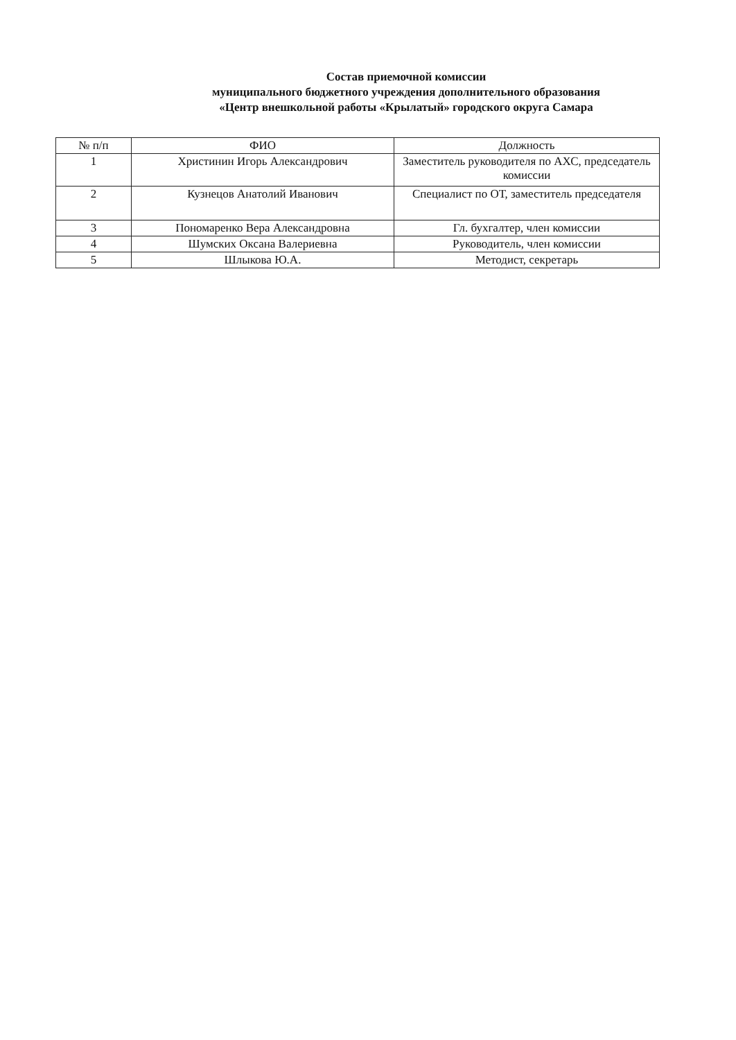Состав приемочной комиссии
муниципального бюджетного учреждения дополнительного образования
«Центр внешкольной работы «Крылатый» городского округа Самара
| № п/п | ФИО | Должность |
| --- | --- | --- |
| 1 | Христинин Игорь Александрович | Заместитель руководителя по АХС, председатель комиссии |
| 2 | Кузнецов Анатолий Иванович | Специалист по ОТ, заместитель председателя |
| 3 | Пономаренко Вера Александровна | Гл. бухгалтер, член комиссии |
| 4 | Шумских Оксана Валериевна | Руководитель, член комиссии |
| 5 | Шлыкова Ю.А. | Методист, секретарь |